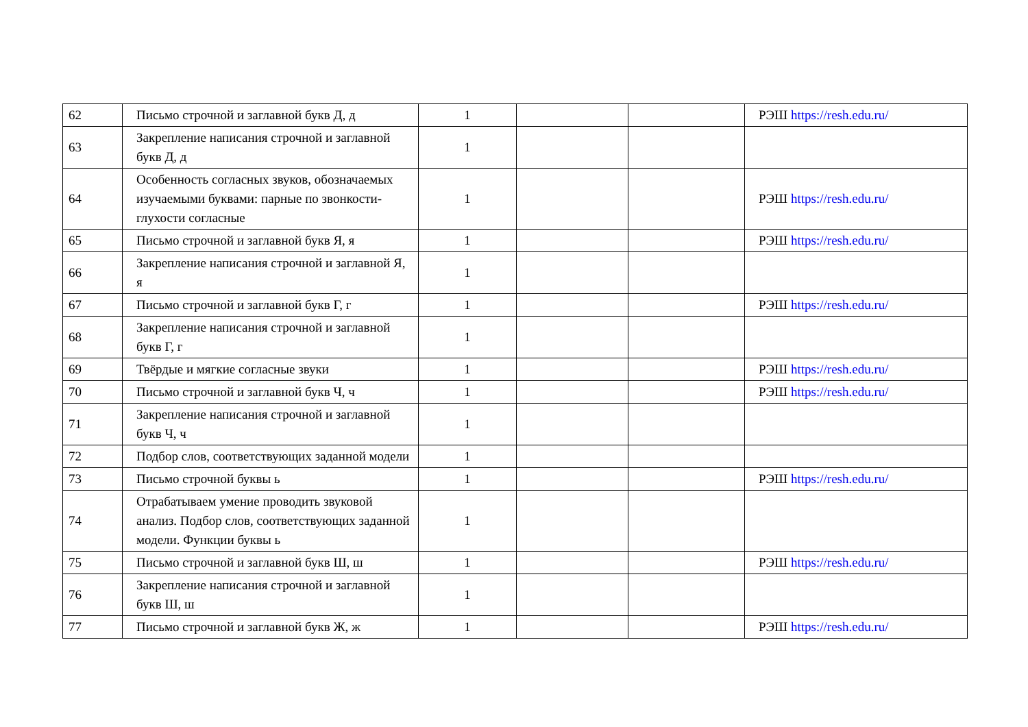| 62 | Письмо строчной и заглавной букв Д, д | 1 | | | РЭШ https://resh.edu.ru/ |
| 63 | Закрепление написания строчной и заглавной букв Д, д | 1 | | | |
| 64 | Особенность согласных звуков, обозначаемых изучаемыми буквами: парные по звонкости-глухости согласные | 1 | | | РЭШ https://resh.edu.ru/ |
| 65 | Письмо строчной и заглавной букв Я, я | 1 | | | РЭШ https://resh.edu.ru/ |
| 66 | Закрепление написания строчной и заглавной Я, я | 1 | | | |
| 67 | Письмо строчной и заглавной букв Г, г | 1 | | | РЭШ https://resh.edu.ru/ |
| 68 | Закрепление написания строчной и заглавной букв Г, г | 1 | | | |
| 69 | Твёрдые и мягкие согласные звуки | 1 | | | РЭШ https://resh.edu.ru/ |
| 70 | Письмо строчной и заглавной букв Ч, ч | 1 | | | РЭШ https://resh.edu.ru/ |
| 71 | Закрепление написания строчной и заглавной букв Ч, ч | 1 | | | |
| 72 | Подбор слов, соответствующих заданной модели | 1 | | | |
| 73 | Письмо строчной буквы ь | 1 | | | РЭШ https://resh.edu.ru/ |
| 74 | Отрабатываем умение проводить звуковой анализ. Подбор слов, соответствующих заданной модели. Функции буквы ь | 1 | | | |
| 75 | Письмо строчной и заглавной букв Ш, ш | 1 | | | РЭШ https://resh.edu.ru/ |
| 76 | Закрепление написания строчной и заглавной букв Ш, ш | 1 | | | |
| 77 | Письмо строчной и заглавной букв Ж, ж | 1 | | | РЭШ https://resh.edu.ru/ |